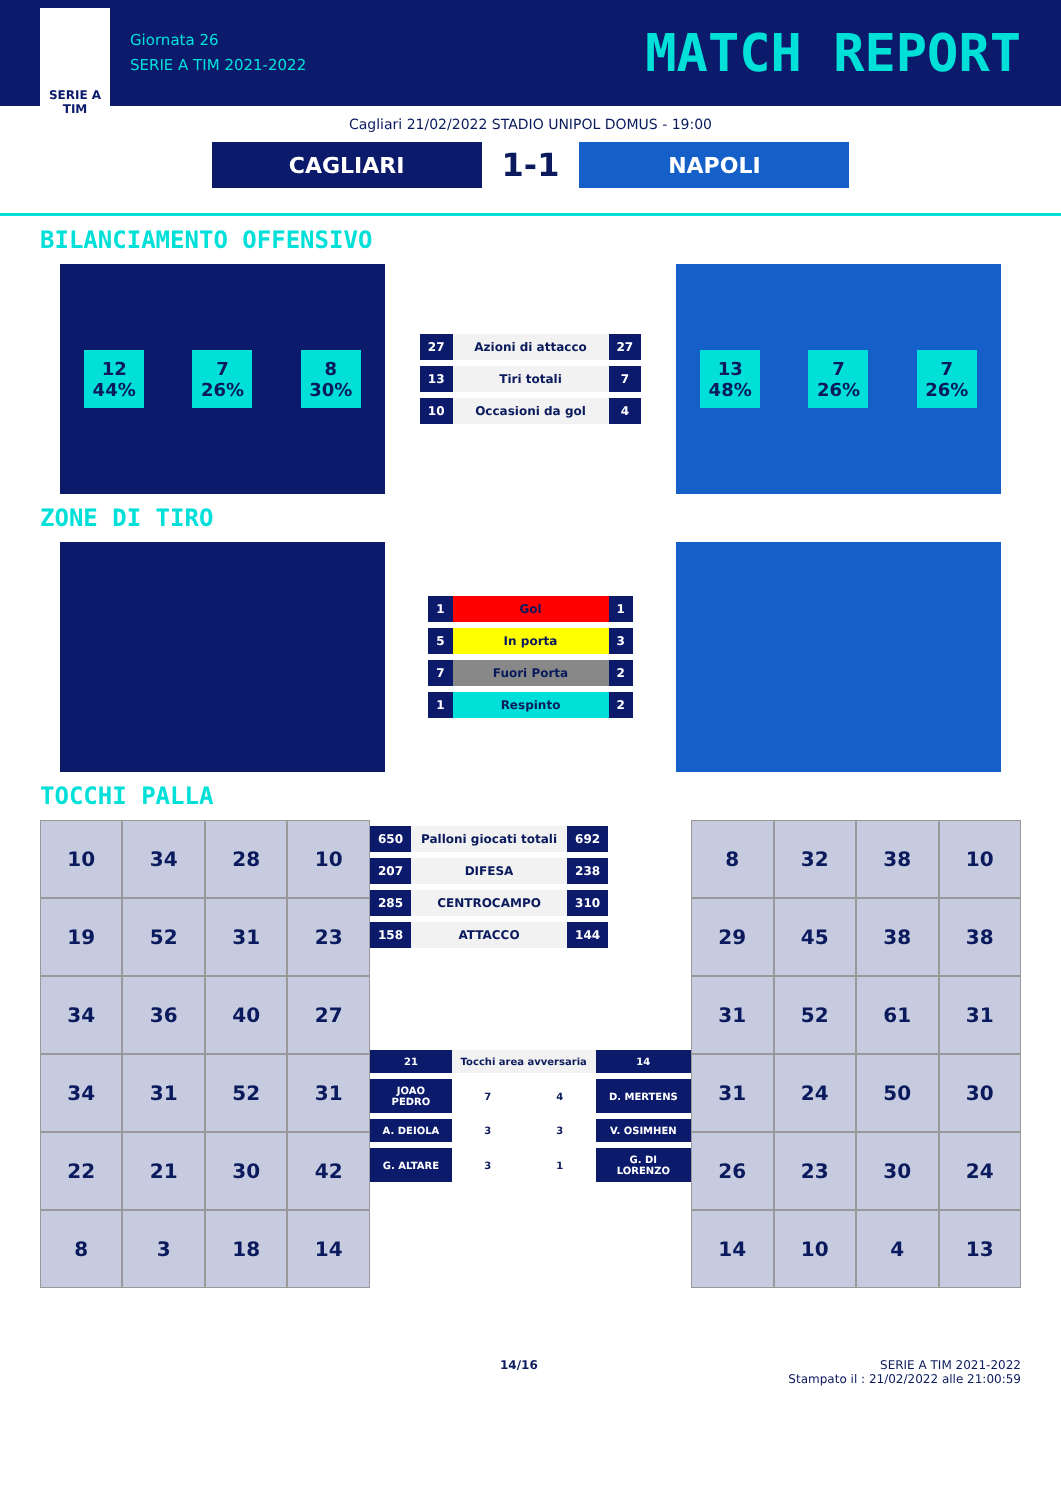SERIE A
TIM
Giornata 26
SERIE A TIM 2021-2022
MATCH REPORT
Cagliari 21/02/2022 STADIO UNIPOL DOMUS - 19:00
CAGLIARI
1-1
NAPOLI
BILANCIAMENTO OFFENSIVO
12
44%
7
26%
8
30%
| 27 | Azioni di attacco | 27 |
| 13 | Tiri totali | 7 |
| 10 | Occasioni da gol | 4 |
13
48%
7
26%
7
26%
ZONE DI TIRO
| 1 | Gol | 1 |
| 5 | In porta | 3 |
| 7 | Fuori Porta | 2 |
| 1 | Respinto | 2 |
TOCCHI PALLA
| 10 | 34 | 28 | 10 |
| 19 | 52 | 31 | 23 |
| 34 | 36 | 40 | 27 |
| 34 | 31 | 52 | 31 |
| 22 | 21 | 30 | 42 |
| 8 | 3 | 18 | 14 |
| 650 | Palloni giocati totali | 692 |
| 207 | DIFESA | 238 |
| 285 | CENTROCAMPO | 310 |
| 158 | ATTACCO | 144 |
| 21 | Tocchi area avversaria | | 14 |
| JOAO PEDRO | 7 | 4 | D. MERTENS |
| A. DEIOLA | 3 | 3 | V. OSIMHEN |
| G. ALTARE | 3 | 1 | G. DI LORENZO |
| 8 | 32 | 38 | 10 |
| 29 | 45 | 38 | 38 |
| 31 | 52 | 61 | 31 |
| 31 | 24 | 50 | 30 |
| 26 | 23 | 30 | 24 |
| 14 | 10 | 4 | 13 |
14/16 SERIE A TIM 2021-2022
Stampato il : 21/02/2022 alle 21:00:59